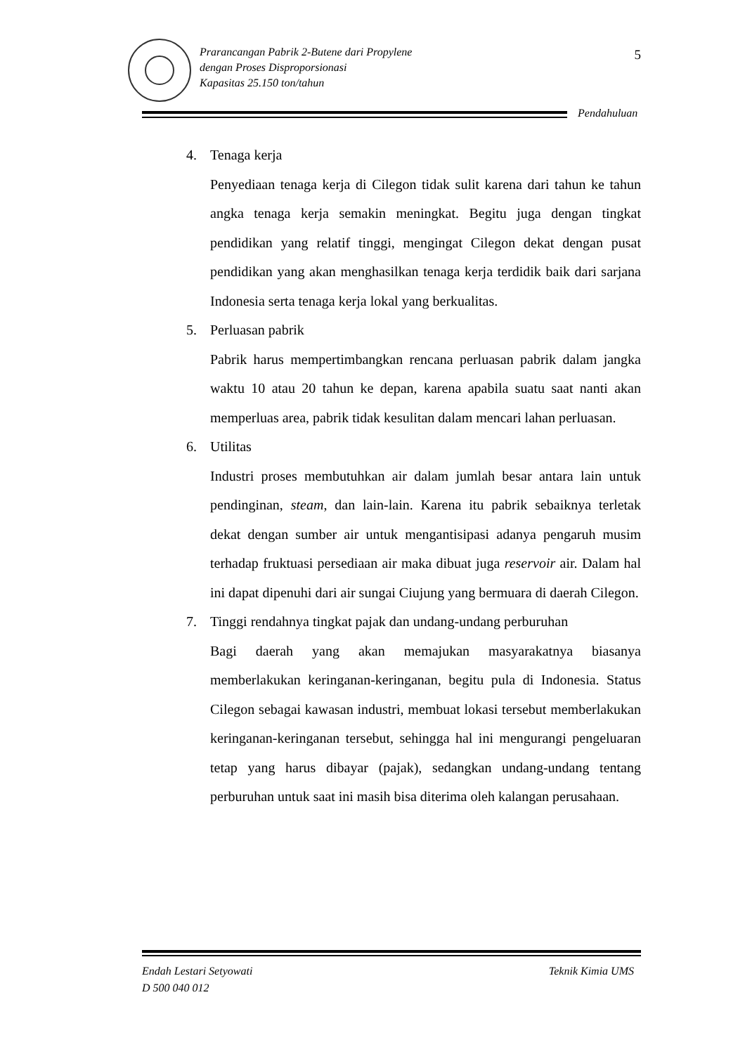Prarancangan Pabrik 2-Butene dari Propylene
dengan Proses Disproporsionasi
Kapasitas 25.150 ton/tahun
5
Pendahuluan
4. Tenaga kerja
Penyediaan tenaga kerja di Cilegon tidak sulit karena dari tahun ke tahun angka tenaga kerja semakin meningkat. Begitu juga dengan tingkat pendidikan yang relatif tinggi, mengingat Cilegon dekat dengan pusat pendidikan yang akan menghasilkan tenaga kerja terdidik baik dari sarjana Indonesia serta tenaga kerja lokal yang berkualitas.
5. Perluasan pabrik
Pabrik harus mempertimbangkan rencana perluasan pabrik dalam jangka waktu 10 atau 20 tahun ke depan, karena apabila suatu saat nanti akan memperluas area, pabrik tidak kesulitan dalam mencari lahan perluasan.
6. Utilitas
Industri proses membutuhkan air dalam jumlah besar antara lain untuk pendinginan, steam, dan lain-lain. Karena itu pabrik sebaiknya terletak dekat dengan sumber air untuk mengantisipasi adanya pengaruh musim terhadap fruktuasi persediaan air maka dibuat juga reservoir air. Dalam hal ini dapat dipenuhi dari air sungai Ciujung yang bermuara di daerah Cilegon.
7. Tinggi rendahnya tingkat pajak dan undang-undang perburuhan
Bagi daerah yang akan memajukan masyarakatnya biasanya memberlakukan keringanan-keringanan, begitu pula di Indonesia. Status Cilegon sebagai kawasan industri, membuat lokasi tersebut memberlakukan keringanan-keringanan tersebut, sehingga hal ini mengurangi pengeluaran tetap yang harus dibayar (pajak), sedangkan undang-undang tentang perburuhan untuk saat ini masih bisa diterima oleh kalangan perusahaan.
Endah Lestari Setyowati
D 500 040 012
Teknik Kimia UMS